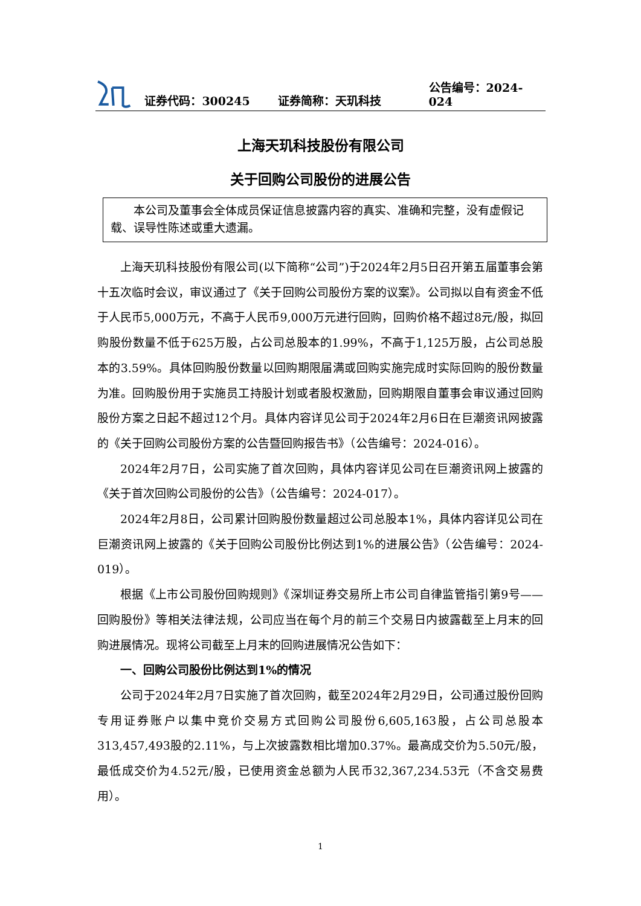证券代码：300245 证券简称：天玑科技 公告编号：2024-024
上海天玑科技股份有限公司
关于回购公司股份的进展公告
本公司及董事会全体成员保证信息披露内容的真实、准确和完整，没有虚假记载、误导性陈述或重大遗漏。
上海天玑科技股份有限公司(以下简称“公司”)于2024年2月5日召开第五届董事会第十五次临时会议，审议通过了《关于回购公司股份方案的议案》。公司拟以自有资金不低于人民币5,000万元，不高于人民币9,000万元进行回购，回购价格不超过8元/股，拟回购股份数量不低于625万股，占公司总股本的1.99%，不高于1,125万股，占公司总股本的3.59%。具体回购股份数量以回购期限届满或回购实施完成时实际回购的股份数量为准。回购股份用于实施员工持股计划或者股权激励，回购期限自董事会审议通过回购股份方案之日起不超过12个月。具体内容详见公司于2024年2月6日在巨潮资讯网披露的《关于回购公司股份方案的公告暨回购报告书》（公告编号：2024-016）。
2024年2月7日，公司实施了首次回购，具体内容详见公司在巨潮资讯网上披露的《关于首次回购公司股份的公告》（公告编号：2024-017）。
2024年2月8日，公司累计回购股份数量超过公司总股本1%，具体内容详见公司在巨潮资讯网上披露的《关于回购公司股份比例达到1%的进展公告》（公告编号：2024-019）。
根据《上市公司股份回购规则》《深圳证券交易所上市公司自律监管指引第9号——回购股份》等相关法律法规，公司应当在每个月的前三个交易日内披露截至上月末的回购进展情况。现将公司截至上月末的回购进展情况公告如下：
一、回购公司股份比例达到1%的情况
公司于2024年2月7日实施了首次回购，截至2024年2月29日，公司通过股份回购专用证券账户以集中竞价交易方式回购公司股份6,605,163股，占公司总股本313,457,493股的2.11%，与上次披露数相比增加0.37%。最高成交价为5.50元/股，最低成交价为4.52元/股，已使用资金总额为人民币32,367,234.53元（不含交易费用）。
1